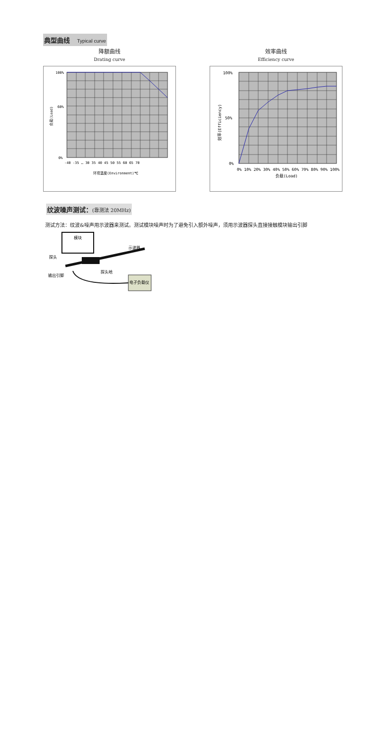典型曲线 Typical curve
降额曲线
Drating curve
100%
60%
0%
-40 -35 … 30 35 40 45 50 55 60 65 70
环境温度(Environment)℃
负载(Load)
效率曲线
Efficiency curve
100%
50%
0%
0% 10% 20% 30% 40% 50% 60% 70% 80% 90% 100%
负载(Load)
效率(Efficiency)
纹波噪声测试：(靠测法 20MHz)
测试方法：纹波&噪声用示波器来测试。测试模块噪声时为了避免引入额外噪声，须用示波器探头直接接触模块输出引脚
模块
示波器
探头
探头地
输出引脚
电子负载仪